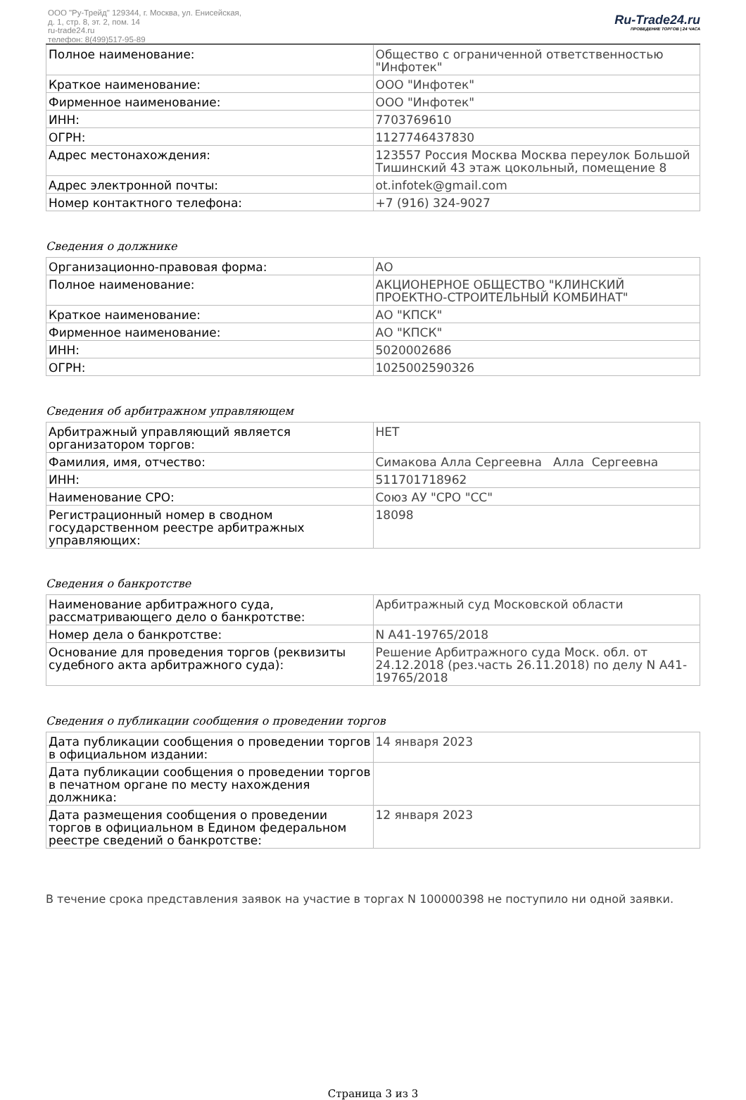ООО "Ру-Трейд" 129344, г. Москва, ул. Енисейская,
д. 1, стр. 8, эт. 2, пом. 14
ru-trade24.ru
телефон: 8(499)517-95-89
Ru-Trade24.ru
ПРОВЕДЕНИЕ ТОРГОВ | 24 ЧАСА
| Полное наименование: | Общество с ограниченной ответственностью "Инфотек" |
| Краткое наименование: | ООО "Инфотек" |
| Фирменное наименование: | ООО "Инфотек" |
| ИНН: | 7703769610 |
| ОГРН: | 1127746437830 |
| Адрес местонахождения: | 123557 Россия Москва Москва переулок Большой Тишинский 43 этаж цокольный, помещение 8 |
| Адрес электронной почты: | ot.infotek@gmail.com |
| Номер контактного телефона: | +7 (916) 324-9027 |
Сведения о должнике
| Организационно-правовая форма: | АО |
| Полное наименование: | АКЦИОНЕРНОЕ ОБЩЕСТВО "КЛИНСКИЙ ПРОЕКТНО-СТРОИТЕЛЬНЫЙ КОМБИНАТ" |
| Краткое наименование: | АО "КПСК" |
| Фирменное наименование: | АО "КПСК" |
| ИНН: | 5020002686 |
| ОГРН: | 1025002590326 |
Сведения об арбитражном управляющем
| Арбитражный управляющий является организатором торгов: | НЕТ |
| Фамилия, имя, отчество: | Симакова Алла Сергеевна Алла Сергеевна |
| ИНН: | 511701718962 |
| Наименование СРО: | Союз АУ "СРО "СС" |
| Регистрационный номер в сводном государственном реестре арбитражных управляющих: | 18098 |
Сведения о банкротстве
| Наименование арбитражного суда, рассматривающего дело о банкротстве: | Арбитражный суд Московской области |
| Номер дела о банкротстве: | N А41-19765/2018 |
| Основание для проведения торгов (реквизиты судебного акта арбитражного суда): | Решение Арбитражного суда Моск. обл. от 24.12.2018 (рез.часть 26.11.2018) по делу N А41-19765/2018 |
Сведения о публикации сообщения о проведении торгов
| Дата публикации сообщения о проведении торгов в официальном издании: | 14 января 2023 |
| Дата публикации сообщения о проведении торгов в печатном органе по месту нахождения должника: | |
| Дата размещения сообщения о проведении торгов в официальном в Едином федеральном реестре сведений о банкротстве: | 12 января 2023 |
В течение срока представления заявок на участие в торгах N 100000398 не поступило ни одной заявки.
Страница 3 из 3